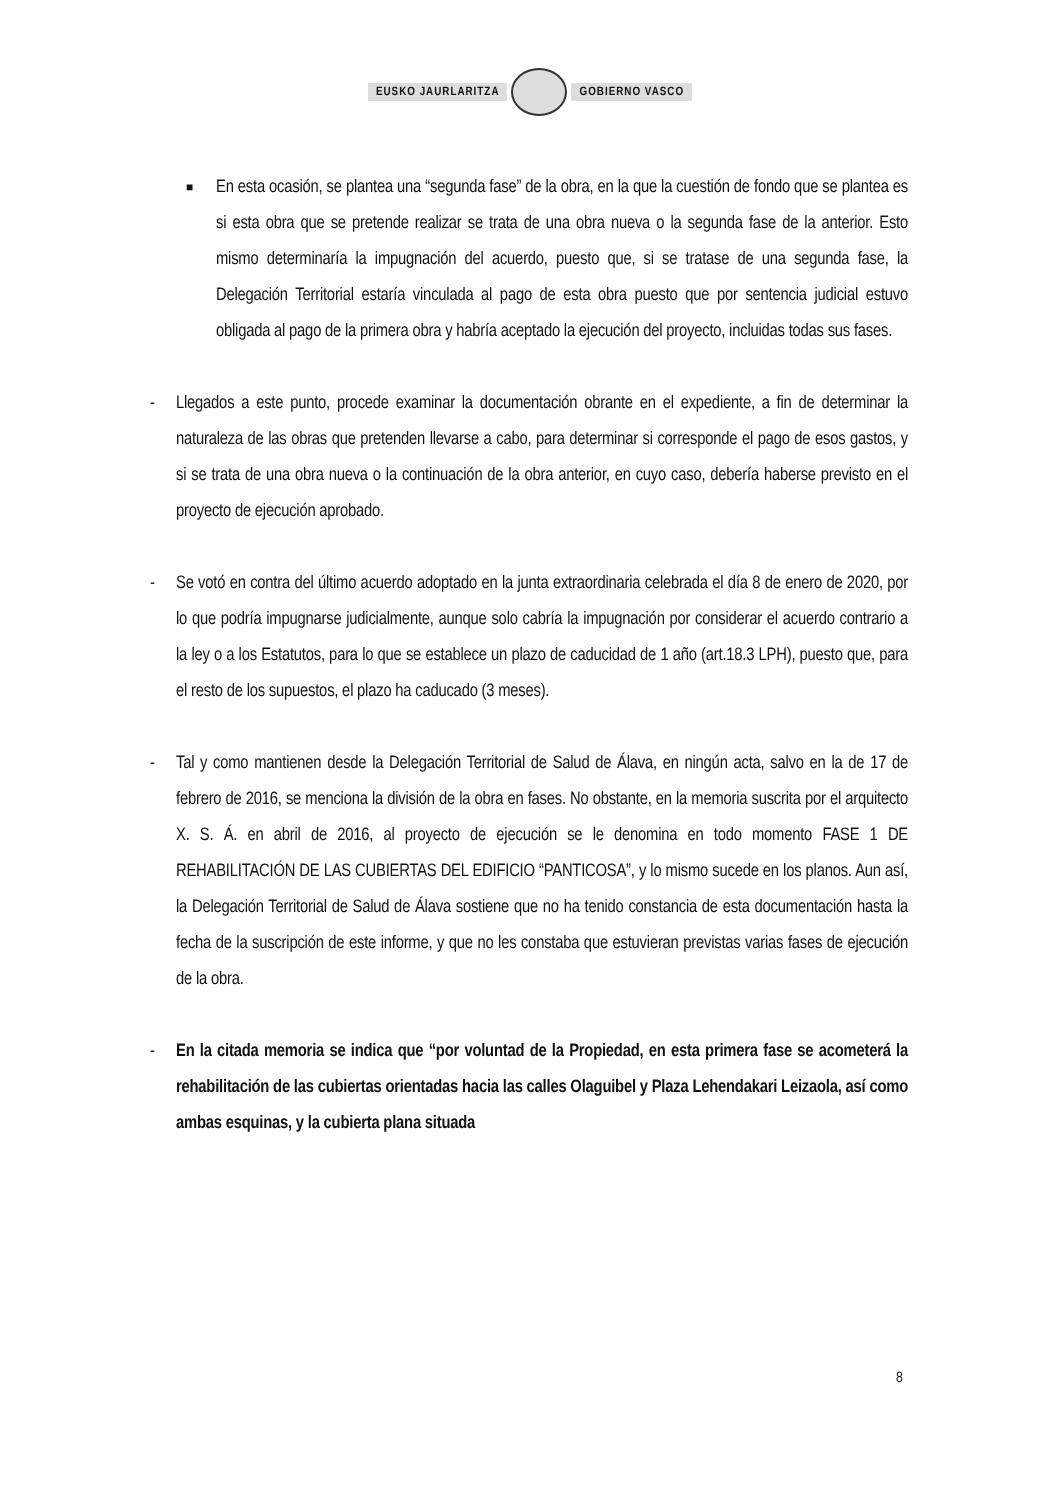EUSKO JAURLARITZA GOBIERNO VASCO
■
En esta ocasión, se plantea una “segunda fase” de la obra, en la que la cuestión de fondo que se plantea es si esta obra que se pretende realizar se trata de una obra nueva o la segunda fase de la anterior. Esto mismo determinaría la impugnación del acuerdo, puesto que, si se tratase de una segunda fase, la Delegación Territorial estaría vinculada al pago de esta obra puesto que por sentencia judicial estuvo obligada al pago de la primera obra y habría aceptado la ejecución del proyecto, incluidas todas sus fases.
- Llegados a este punto, procede examinar la documentación obrante en el expediente, a fin de determinar la naturaleza de las obras que pretenden llevarse a cabo, para determinar si corresponde el pago de esos gastos, y si se trata de una obra nueva o la continuación de la obra anterior, en cuyo caso, debería haberse previsto en el proyecto de ejecución aprobado.
- Se votó en contra del último acuerdo adoptado en la junta extraordinaria celebrada el día 8 de enero de 2020, por lo que podría impugnarse judicialmente, aunque solo cabría la impugnación por considerar el acuerdo contrario a la ley o a los Estatutos, para lo que se establece un plazo de caducidad de 1 año (art.18.3 LPH), puesto que, para el resto de los supuestos, el plazo ha caducado (3 meses).
- Tal y como mantienen desde la Delegación Territorial de Salud de Álava, en ningún acta, salvo en la de 17 de febrero de 2016, se menciona la división de la obra en fases. No obstante, en la memoria suscrita por el arquitecto X. S. Á. en abril de 2016, al proyecto de ejecución se le denomina en todo momento FASE 1 DE REHABILITACIÓN DE LAS CUBIERTAS DEL EDIFICIO “PANTICOSA”, y lo mismo sucede en los planos. Aun así, la Delegación Territorial de Salud de Álava sostiene que no ha tenido constancia de esta documentación hasta la fecha de la suscripción de este informe, y que no les constaba que estuvieran previstas varias fases de ejecución de la obra.
- En la citada memoria se indica que “por voluntad de la Propiedad, en esta primera fase se acometerá la rehabilitación de las cubiertas orientadas hacia las calles Olaguibel y Plaza Lehendakari Leizaola, así como ambas esquinas, y la cubierta plana situada
8